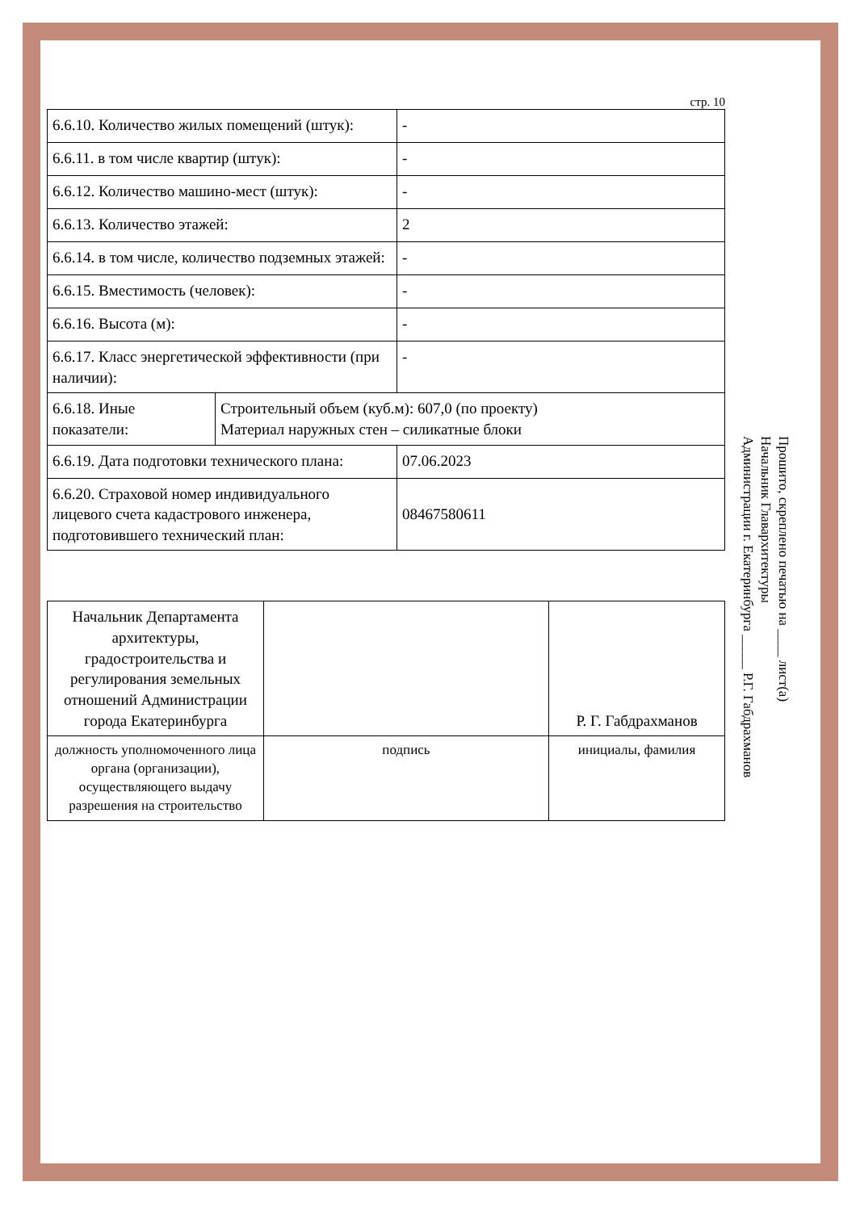стр. 10
| 6.6.10. Количество жилых помещений (штук): | - |
| 6.6.11. в том числе квартир (штук): | - |
| 6.6.12. Количество машино-мест (штук): | - |
| 6.6.13. Количество этажей: | 2 |
| 6.6.14. в том числе, количество подземных этажей: | - |
| 6.6.15. Вместимость (человек): | - |
| 6.6.16. Высота (м): | - |
| 6.6.17. Класс энергетической эффективности (при наличии): | - |
| / 6.6.18. Иные показатели: / Строительный объем (куб.м): 607,0 (по проекту) Материал наружных стен – силикатные блоки / | |
| 6.6.19. Дата подготовки технического плана: | 07.06.2023 |
| 6.6.20. Страховой номер индивидуального лицевого счета кадастрового инженера, подготовившего технический план: | 08467580611 |
| Начальник Департамента архитектуры, градостроительства и регулирования земельных отношений Администрации города Екатеринбурга | | Р. Г. Габдрахманов |
| должность уполномоченного лица органа (организации), осуществляющего выдачу разрешения на строительство | подпись | инициалы, фамилия |
Прошито, скреплено печатью на ____ лист(а)
Начальник Главархитектуры
Администрации г. Екатеринбурга _____ Р.Г. Габдрахманов